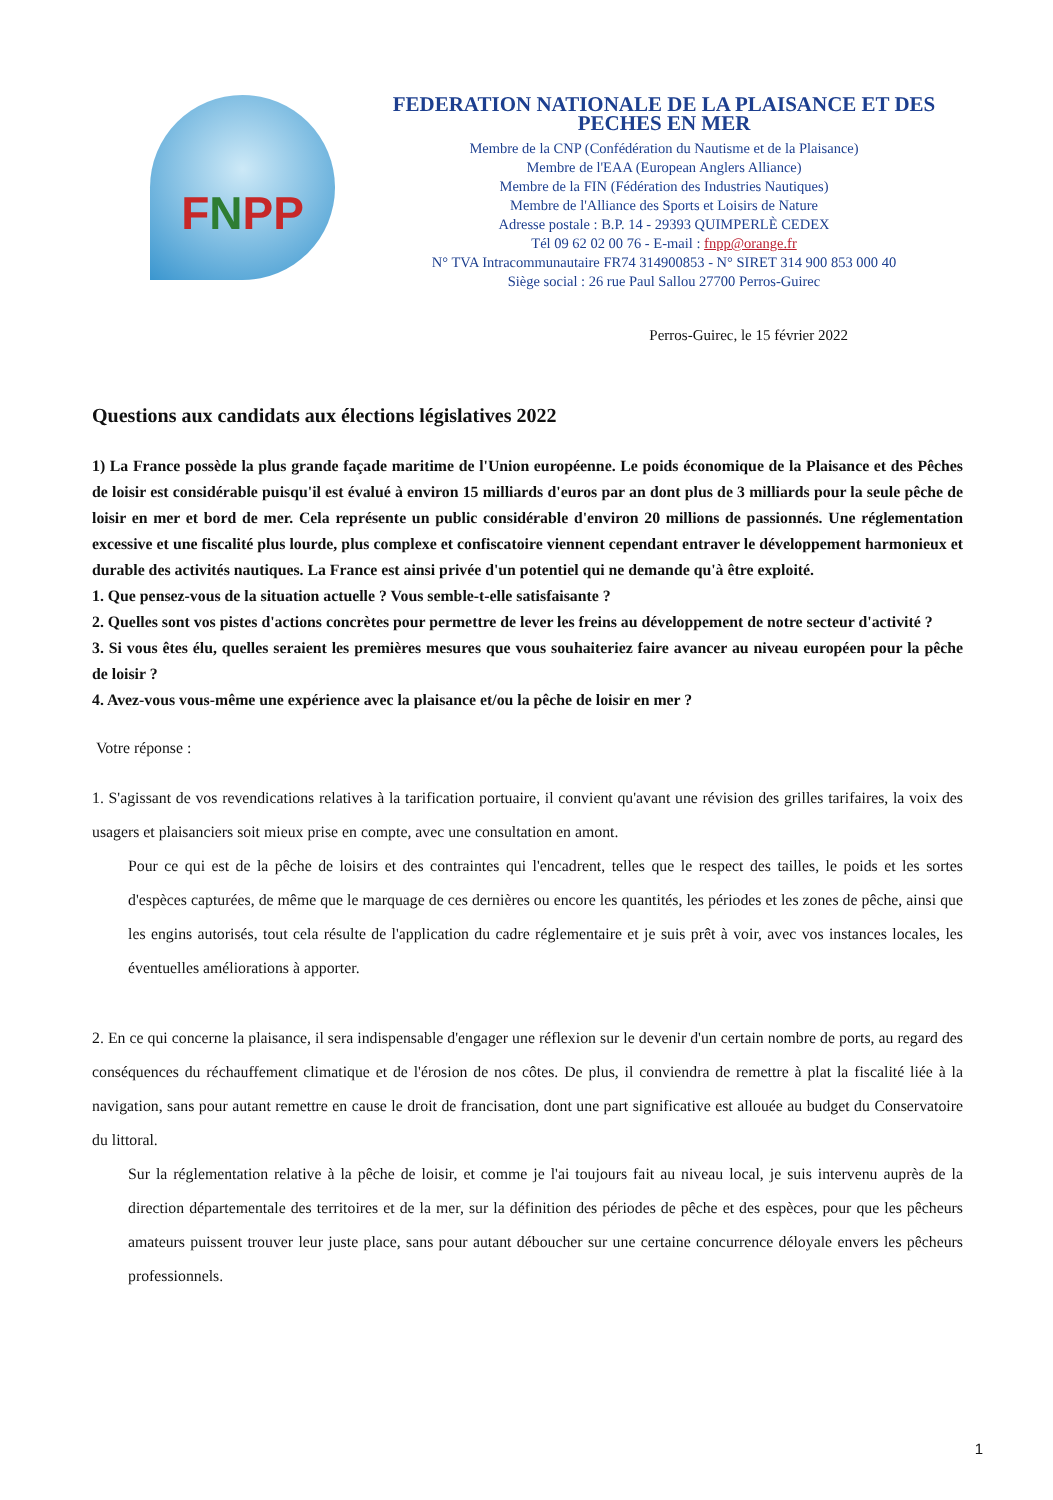FNPP
FEDERATION NATIONALE DE LA PLAISANCE ET DES PECHES EN MER
Membre de la CNP (Confédération du Nautisme et de la Plaisance)
Membre de l'EAA (European Anglers Alliance)
Membre de la FIN (Fédération des Industries Nautiques)
Membre de l'Alliance des Sports et Loisirs de Nature
Adresse postale : B.P. 14 - 29393 QUIMPERLÈ CEDEX
Tél 09 62 02 00 76 - E-mail : fnpp@orange.fr
N° TVA Intracommunautaire FR74 314900853 - N° SIRET 314 900 853 000 40
Siège social : 26 rue Paul Sallou 27700 Perros-Guirec
Perros-Guirec, le 15 février 2022
Questions aux candidats aux élections législatives 2022
1) La France possède la plus grande façade maritime de l'Union européenne. Le poids économique de la Plaisance et des Pêches de loisir est considérable puisqu'il est évalué à environ 15 milliards d'euros par an dont plus de 3 milliards pour la seule pêche de loisir en mer et bord de mer. Cela représente un public considérable d'environ 20 millions de passionnés. Une réglementation excessive et une fiscalité plus lourde, plus complexe et confiscatoire viennent cependant entraver le développement harmonieux et durable des activités nautiques. La France est ainsi privée d'un potentiel qui ne demande qu'à être exploité.
1. Que pensez-vous de la situation actuelle ? Vous semble-t-elle satisfaisante ?
2. Quelles sont vos pistes d'actions concrètes pour permettre de lever les freins au développement de notre secteur d'activité ?
3. Si vous êtes élu, quelles seraient les premières mesures que vous souhaiteriez faire avancer au niveau européen pour la pêche de loisir ?
4. Avez-vous vous-même une expérience avec la plaisance et/ou la pêche de loisir en mer ?
Votre réponse :
1. S'agissant de vos revendications relatives à la tarification portuaire, il convient qu'avant une révision des grilles tarifaires, la voix des usagers et plaisanciers soit mieux prise en compte, avec une consultation en amont.
Pour ce qui est de la pêche de loisirs et des contraintes qui l'encadrent, telles que le respect des tailles, le poids et les sortes d'espèces capturées, de même que le marquage de ces dernières ou encore les quantités, les périodes et les zones de pêche, ainsi que les engins autorisés, tout cela résulte de l'application du cadre réglementaire et je suis prêt à voir, avec vos instances locales, les éventuelles améliorations à apporter.
2. En ce qui concerne la plaisance, il sera indispensable d'engager une réflexion sur le devenir d'un certain nombre de ports, au regard des conséquences du réchauffement climatique et de l'érosion de nos côtes. De plus, il conviendra de remettre à plat la fiscalité liée à la navigation, sans pour autant remettre en cause le droit de francisation, dont une part significative est allouée au budget du Conservatoire du littoral.
Sur la réglementation relative à la pêche de loisir, et comme je l'ai toujours fait au niveau local, je suis intervenu auprès de la direction départementale des territoires et de la mer, sur la définition des périodes de pêche et des espèces, pour que les pêcheurs amateurs puissent trouver leur juste place, sans pour autant déboucher sur une certaine concurrence déloyale envers les pêcheurs professionnels.
1